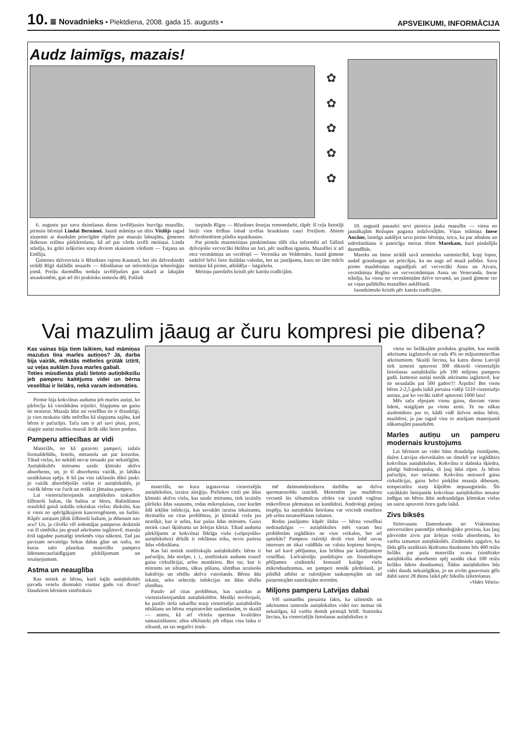10. ≣ Novadnieks • Piektdiena, 2008. gada 15. augusts •
APSVEIKUMI, INFORMĀCIJA
Audz laimīgs, mazais!
✿
✿
✿
✿
✿
6. augustu par savu dzimšanas dienu izvēlējusies burvīga mazulīte, pirmais bērniņš Lindai Bernānei. Jaunā māmiņa un tētis Vitālijs tagad aizņemti ar daudzām priecīgām rūpēm par mazuļa labsajūtu, ģimenes ikdienas režīma pārkārtošanu, kā arī par vārda izvēli meitiņai. Linda stāstīja, ka grūti izšķirties starp diviem skaistiem vārdiem — Tatjana un Emīlija.
Ģimenes dzīvesvieta ir Rēzeknes rajona Kaunatā, bet abi dzīvesbiedri strādā Rīgā dažādās nozarēs — ēdināšanas un informācijas tehnoloģiju jomā. Preiļu dzemdību nodaļu izvēlējušies gan sakarā ar labajām atsauksmēm, gan arī tīri praktisku iemeslu dēļ. Pašlaik
turpinās Rīgas — Rēzeknes šosejas remontdarbi, tāpēc šī ceļa lietotāji bieži vien ērtības labad izvēlas braukšanu cauri Preiļiem. Abiem dzīvesbiedriem pilsēta iepatikusies.
Par pirmās mazmeitiņas piedzimšanu tūlīt tika informēti arī Tallinā dzīvojošie vecvecāki Helēna un Juri, pēc tautības igaunis. Mazulītei ir arī otra vecmāmiņa un vectētiņš — Veronika un Voldemārs. Jaunā ģimene sadzīvē brīvi lieto dažādas valodas, bet uz jautājumu, kuru no tām mācīs meitiņai kā pirmo, atbildēja – latgaliešu.
Meitiņu paredzēts kristīt pēc katoļu tradīcijām.
10. augustā pasaulei sevi pieteica jauka mazulīte — viena no jaunākajām Rožupes pagasta iedzīvotājām. Viņas māmiņa Inese Ancāne, laimīga auklējot savu pirmo bērniņu, teica, ka par atbalstu un iedrošināšanu ir pateicīga meitas tētim Marekam, kurš piedalījās dzemdībās.
Mareks un Inese strādā savā zemnieku saimniecībā, kopj lopus, audzē graudaugus un priecājas, ka nu augs arī mazā palīdze. Savu pirmo mazbērniņu sagaidījuši arī vecvecāki Anna un Aivars, vecmāmiņa Regīna un vecvecmāmiņas Anna un Veneranda. Inese stāstīja, ka viena no vecmāmiņām dzīvo tuvumā, un jaunā ģimene cer uz viņas palīdzību mazulītes auklēšanā.
Jaundzimušo kristīs pēc katoļu tradīcijām.
Vai mazulim jāaug ar čuru kompresi pie dibena?
Kas vainas bija tiem laikiem, kad māmiņas mazuļus tina marles autiņos? Jā, darba bija vairāk, mīkstās mēbeles grūtāk iztīrīt, uz veļas auklām žuva marles gabali.
Toties mūsdienās plaši lietoto autiņbiksīšu jeb pamperu kaitējums videi un bērna veselībai ir lielāks, nekā varam iedomāties.
Pirmie bija kokvilnas auduma jeb marles autiņi, ko pārlocīja kā vienādsānu trijstūri. Slapjumu un gaisu tie neaiztur. Mazuļa ādai un veselībai tie ir draudzīgi, ja vien neskaita tādu neērtību kā slapjuma sajūtu, kad bērns ir pačurājis. Taču tam ir arī savi plusi, proti, slapjie autiņi mudina mazuli ātrāk sākt lietot podiņu.
Pamperu attiecības ar vidi
Materiāls, no kā gatavoti pamperi, izdala formaldehīdu, fenolu, metanolu un pat krezolus. Tātad vielas, ko nekādi nevar nosaukt par nekaitīgām. Autiņbiksītēs mitrumu uzsūc ķīmiski aktīvs absorbents, un, jo šī absorbenta vairāk, jo labāka uzsūkšanas spēja. It kā jau viss izklausās dikti jauki: jo vairāk absorbējošās vielas ir autiņbiksītēs, jo vairāk bērns var čurāt un retāk ir jāmaina pampers.
Lai vienreizlietojamās autiņbiksītes izskatītos žilbinoši baltas, tās balina ar hloru. Balināšanas rezultātā gaisā izdalās toksiskas vielas: dioksīni, kas ir vieni no spēcīgākajiem kancerogēniem, un furāni. Kāpēc autiņam jābūt žilbinoši baltam, ja dibenam nav acu? Un, ja cilvēki vēl iedomājas pamperus dedzināt vai šī sintētika jau gruzd atkritumu izgāztuvē, mazuļa ērtā tagadne pamatīgi ietekmēs viņa nākotni. Tad jau pavisam nevainīga liekas dabas gāze un nafta, no kuras ražo plastikas materiālu pampera ūdensnecaurlaidīgajam pārklājumam un iesaiņojumam.
Astma un neauglība
Kas notiek ar bērnu, kurš šajās autiņbiksītēs pavada veselu diennakti vismaz gadu vai divus? Daudziem bērniem sintētiskais
materiāls, no kura izgatavotas vienreizējās autiņbiksītes, izraisa alerģiju. Pieliekot cieši pie ādas ķīmiski aktīvu vielu, kas uzsūc mitrumu, tiek izraisīts pārlieks ādas sausums, rodas mikroplaisas, caur kurām ādā iekļūst infekcija, kas savukārt izraisa iekaisumu, dermatītu un citas problēmas, jo ķīmiskā viela jau neatšķir, kur ir urīns, kur pašas ādas mitrums. Gaiss netiek cauri šķidruma un želejas kārtai. Tātad auduma pārklājums ar kokvilnai līdzīgu vielu («elpojošās» autiņbiksītes) drīzāk ir reklāmas triks, nevis patiesa ādas vēdināšana.
Kas īsti notiek sintētiskajās autiņbiksītēs: bērns ir pačurājis, āda neelpo, t. i., sintētiskais audums traucē gaisa cirkulācijai, urīns neatdziest. Bet tur, kur ir mitrums un siltums, sākas pūšana, slimības izraisošu baktēriju un sēnīšu aktīva vairošanās. Bērna āda iekaist, seko urīnceļu infekcijas un ādas sēnīšu slimības.
Pastāv arī citas problēmas, kas saistītas ar vienreizlietojamām autiņbiksītēm. Mediķi novērojuši, ka pastāv tieša sakarība starp vienreizējo autiņbiksīšu nēsāšanu un bērnu respiratorām saslimšanām, to skaitā — astmu, kā arī vīriešu spermas kvalitātes samazināšanos: zēna sēklinieki jeb olīņas visu laiku ir siltumā, un tas negatīvi ietek-
mē dzimumdziedzeru darbību un dzīvu spermatozoīdu izstrādi. Meitenēm jau mazbērna vecumā šis siltumnīcas efekts var izraisīt vagīnas mikrofloras pārmaiņas un kandidozi. Andrologi pieļauj iespēju, ka autiņbikšu lietošana var veicināt enurēzes jeb urīna nesaturēšanas rašanos.
Rodas jautājums: kāpēc šādas — bērna veselībai nedraudzīgas — autiņbiksītes mēs varam bez problēmām iegādāties ne vien veikalos, bet arī aptiekās? Pamperu ražotāji droši vien lobē savas intereses ne tikai valdībās un valstu kopienu birojos, bet arī kavē pētījumus, kas brīdina par kaitējumiem veselībai. Lielražotāju pasūtītajos un finansētajos pētījumos zinātnieki konstatē kaitīgo vielu mikrodaudzumus, un pamperi nonāk pārdošanā, jo pilnībā atbilst ar ražotājiem saskaņotajām un tad pieņemtajām sanitārajām normām.
Miljons pamperu Latvijas dabai
Vēl uzmanību piesaista fakts, ka izlietotās un atkritumos izmestās autiņbiksītes videi nav nemaz tik nekaitīgas, kā varētu domāt pirmajā brīdī. Statistika liecina, ka vienreizējās lietošanas autiņbiksītes ir
viena no lielākajām produktu grupām, kas nonāk atkritumu izgāztuvēs un rada 4% no mājsaimniecības atkritumiem. Skaitļi liecina, ka katru dienu Latvijā tiek izmesti aptuveni 300 tūkstoši vienreizējās lietošanas autiņbiksīšu jeb 100 miljonu pamperu gadā. Izmestie autiņi nonāk atkritumu izgāztuvē, kur tie nesadalās pat 500 gados!!! Ārprāts! Bet viens bērns 2-2,5 gadu laikā pietaisa vidēji 5110 vienreizējo autiņu, par ko vecāki iztērē aptuveni 1000 latu!
Mēs taču elpojam vienu gaisu, dzeram vienu ūdeni, staigājam pa vienu zemi. Te nu nākas aizdomāties par to, kādā vidē dzīvos mūsu bērni, mazbērni, ja jau tagad visu to atstājam mantojumā nākamajām paaudzēm.
Marles autiņu un pamperu modernais krustojums
Lai bērniem un videi būtu draudzīgs risinājums, dažos Latvijas ekoveikalos un tīmeklī var iegādāties kokvilnas autiņbiksītes. Kokvilna ir dabiska šķiedra, pilnīgi hidroskopiska, tā ļauj ādai elpot. Ja bērns pačurājis, nav nelaime. Kokvilna netraucē gaisa cirkulācijai, gaiss brīvi piekļūst mazuļa dibenam, temperatūra starp kājelēm nepaaugstinās. Šīs vairākkārt lietojamās kokvilnas autiņbiksītes nesatur indīgas un bērna ādai nedraudzīgas ķīmiskas vielas un sairst aptuveni četru gadu laikā.
Zivs biksēs
Sirinvasans Damodarans no Viskonsinas universitātes patentējis tehnoloģisko procesu, kas ļauj pārveidot zivis par želejas veida absorbentu, ko varētu izmantot autiņbiksītēs. Zinātnieks apgalvo, ka šāda gēla uzsūktais šķidruma daudzums būs 400 reižu lielāks par paša materiāla svaru (sintētisko autiņbiksīšu absorbents spēj uzsūkt tikai 100 reižu lielāku ūdens daudzumu). Šādas autiņbiksītes būs videi daudz nekaitīgākas, jo no zivīm gatavotais gēls dabā sairst 28 dienu laikā pēc biksīšu izlietošanas.
«Vides Vēstis»